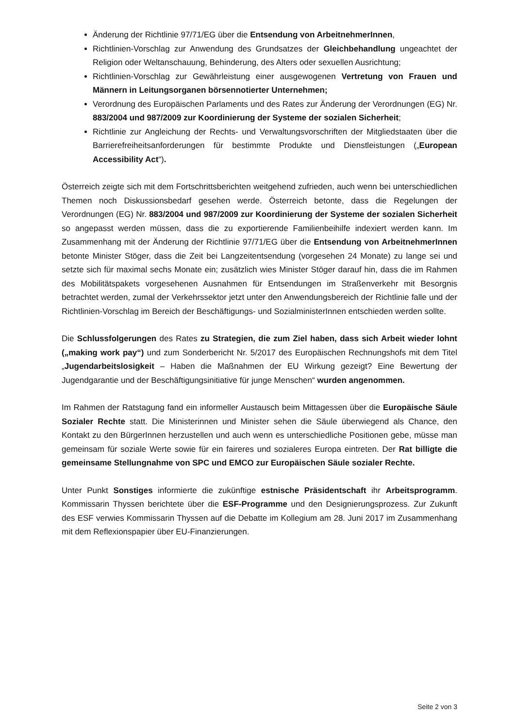Änderung der Richtlinie 97/71/EG über die Entsendung von ArbeitnehmerInnen,
Richtlinien-Vorschlag zur Anwendung des Grundsatzes der Gleichbehandlung ungeachtet der Religion oder Weltanschauung, Behinderung, des Alters oder sexuellen Ausrichtung;
Richtlinien-Vorschlag zur Gewährleistung einer ausgewogenen Vertretung von Frauen und Männern in Leitungsorganen börsennotierter Unternehmen;
Verordnung des Europäischen Parlaments und des Rates zur Änderung der Verordnungen (EG) Nr. 883/2004 und 987/2009 zur Koordinierung der Systeme der sozialen Sicherheit;
Richtlinie zur Angleichung der Rechts- und Verwaltungsvorschriften der Mitgliedstaaten über die Barrierefreiheitsanforderungen für bestimmte Produkte und Dienstleistungen („European Accessibility Act“).
Österreich zeigte sich mit dem Fortschrittsberichten weitgehend zufrieden, auch wenn bei unterschiedlichen Themen noch Diskussionsbedarf gesehen werde. Österreich betonte, dass die Regelungen der Verordnungen (EG) Nr. 883/2004 und 987/2009 zur Koordinierung der Systeme der sozialen Sicherheit so angepasst werden müssen, dass die zu exportierende Familienbeihilfe indexiert werden kann. Im Zusammenhang mit der Änderung der Richtlinie 97/71/EG über die Entsendung von ArbeitnehmerInnen betonte Minister Stöger, dass die Zeit bei Langzeitentsendung (vorgesehen 24 Monate) zu lange sei und setzte sich für maximal sechs Monate ein; zusätzlich wies Minister Stöger darauf hin, dass die im Rahmen des Mobilitätspakets vorgesehenen Ausnahmen für Entsendungen im Straßenverkehr mit Besorgnis betrachtet werden, zumal der Verkehrssektor jetzt unter den Anwendungsbereich der Richtlinie falle und der Richtlinien-Vorschlag im Bereich der Beschäftigungs- und SozialministerInnen entschieden werden sollte.
Die Schlussfolgerungen des Rates zu Strategien, die zum Ziel haben, dass sich Arbeit wieder lohnt („making work pay“) und zum Sonderbericht Nr. 5/2017 des Europäischen Rechnungshofs mit dem Titel „Jugendarbeitslosigkeit – Haben die Maßnahmen der EU Wirkung gezeigt? Eine Bewertung der Jugendgarantie und der Beschäftigungsinitiative für junge Menschen“ wurden angenommen.
Im Rahmen der Ratstagung fand ein informeller Austausch beim Mittagessen über die Europäische Säule Sozialer Rechte statt. Die Ministerinnen und Minister sehen die Säule überwiegend als Chance, den Kontakt zu den BürgerInnen herzustellen und auch wenn es unterschiedliche Positionen gebe, müsse man gemeinsam für soziale Werte sowie für ein faireres und sozialeres Europa eintreten. Der Rat billigte die gemeinsame Stellungnahme von SPC und EMCO zur Europäischen Säule sozialer Rechte.
Unter Punkt Sonstiges informierte die zukünftige estnische Präsidentschaft ihr Arbeitsprogramm. Kommissarin Thyssen berichtete über die ESF-Programme und den Designierungsprozess. Zur Zukunft des ESF verwies Kommissarin Thyssen auf die Debatte im Kollegium am 28. Juni 2017 im Zusammenhang mit dem Reflexionspapier über EU-Finanzierungen.
Seite 2 von 3